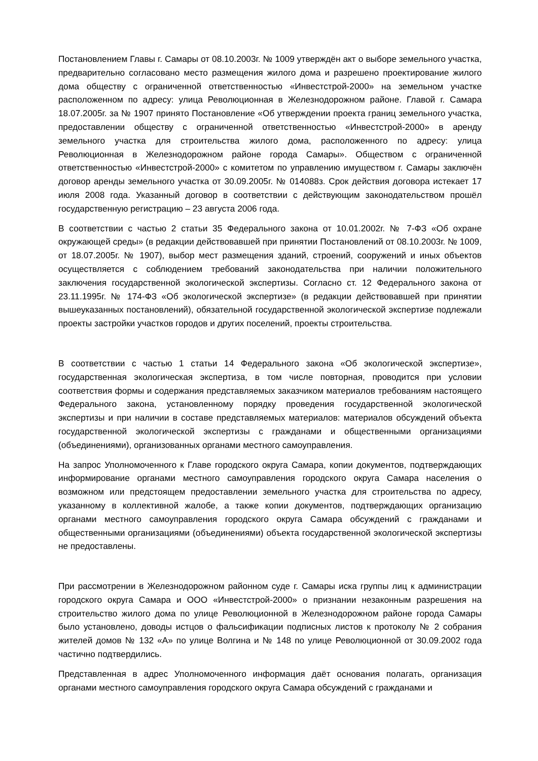Постановлением Главы г. Самары от 08.10.2003г. № 1009 утверждён акт о выборе земельного участка, предварительно согласовано место размещения жилого дома и разрешено проектирование жилого дома обществу с ограниченной ответственностью «Инвестстрой-2000» на земельном участке расположенном по адресу: улица Революционная в Железнодорожном районе. Главой г. Самара 18.07.2005г. за № 1907 принято Постановление «Об утверждении проекта границ земельного участка, предоставлении обществу с ограниченной ответственностью «Инвестстрой-2000» в аренду земельного участка для строительства жилого дома, расположенного по адресу: улица Революционная в Железнодорожном районе города Самары». Обществом с ограниченной ответственностью «Инвестстрой-2000» с комитетом по управлению имуществом г. Самары заключён договор аренды земельного участка от 30.09.2005г. № 014088з. Срок действия договора истекает 17 июля 2008 года. Указанный договор в соответствии с действующим законодательством прошёл государственную регистрацию – 23 августа 2006 года.
В соответствии с частью 2 статьи 35 Федерального закона от 10.01.2002г. № 7-ФЗ «Об охране окружающей среды» (в редакции действовавшей при принятии Постановлений от 08.10.2003г. № 1009, от 18.07.2005г. № 1907), выбор мест размещения зданий, строений, сооружений и иных объектов осуществляется с соблюдением требований законодательства при наличии положительного заключения государственной экологической экспертизы. Согласно ст. 12 Федерального закона от 23.11.1995г. № 174-ФЗ «Об экологической экспертизе» (в редакции действовавшей при принятии вышеуказанных постановлений), обязательной государственной экологической экспертизе подлежали проекты застройки участков городов и других поселений, проекты строительства.
В соответствии с частью 1 статьи 14 Федерального закона «Об экологической экспертизе», государственная экологическая экспертиза, в том числе повторная, проводится при условии соответствия формы и содержания представляемых заказчиком материалов требованиям настоящего Федерального закона, установленному порядку проведения государственной экологической экспертизы и при наличии в составе представляемых материалов: материалов обсуждений объекта государственной экологической экспертизы с гражданами и общественными организациями (объединениями), организованных органами местного самоуправления.
На запрос Уполномоченного к Главе городского округа Самара, копии документов, подтверждающих информирование органами местного самоуправления городского округа Самара населения о возможном или предстоящем предоставлении земельного участка для строительства по адресу, указанному в коллективной жалобе, а также копии документов, подтверждающих организацию органами местного самоуправления городского округа Самара обсуждений с гражданами и общественными организациями (объединениями) объекта государственной экологической экспертизы не предоставлены.
При рассмотрении в Железнодорожном районном суде г. Самары иска группы лиц к администрации городского округа Самара и ООО «Инвестстрой-2000» о признании незаконным разрешения на строительство жилого дома по улице Революционной в Железнодорожном районе города Самары было установлено, доводы истцов о фальсификации подписных листов к протоколу № 2 собрания жителей домов № 132 «А» по улице Волгина и № 148 по улице Революционной от 30.09.2002 года частично подтвердились.
Представленная в адрес Уполномоченного информация даёт основания полагать, организация органами местного самоуправления городского округа Самара обсуждений с гражданами и